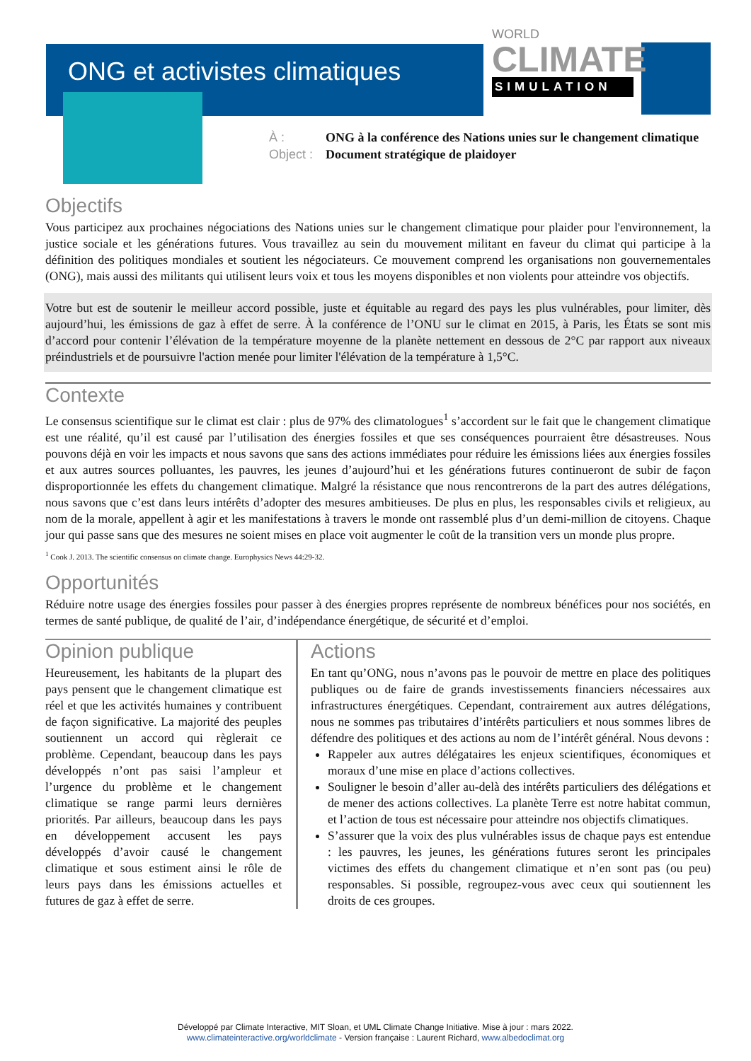ONG et activistes climatiques
WORLD
CLIMATE
SIMULATION
À : ONG à la conférence des Nations unies sur le changement climatique
Object : Document stratégique de plaidoyer
Objectifs
Vous participez aux prochaines négociations des Nations unies sur le changement climatique pour plaider pour l'environnement, la justice sociale et les générations futures. Vous travaillez au sein du mouvement militant en faveur du climat qui participe à la définition des politiques mondiales et soutient les négociateurs. Ce mouvement comprend les organisations non gouvernementales (ONG), mais aussi des militants qui utilisent leurs voix et tous les moyens disponibles et non violents pour atteindre vos objectifs.
Votre but est de soutenir le meilleur accord possible, juste et équitable au regard des pays les plus vulnérables, pour limiter, dès aujourd’hui, les émissions de gaz à effet de serre. À la conférence de l’ONU sur le climat en 2015, à Paris, les États se sont mis d’accord pour contenir l’élévation de la température moyenne de la planète nettement en dessous de 2°C par rapport aux niveaux préindustriels et de poursuivre l'action menée pour limiter l'élévation de la température à 1,5°C.
Contexte
Le consensus scientifique sur le climat est clair : plus de 97% des climatologues<sup>1</sup> s’accordent sur le fait que le changement climatique est une réalité, qu’il est causé par l’utilisation des énergies fossiles et que ses conséquences pourraient être désastreuses. Nous pouvons déjà en voir les impacts et nous savons que sans des actions immédiates pour réduire les émissions liées aux énergies fossiles et aux autres sources polluantes, les pauvres, les jeunes d’aujourd’hui et les générations futures continueront de subir de façon disproportionnée les effets du changement climatique. Malgré la résistance que nous rencontrerons de la part des autres délégations, nous savons que c’est dans leurs intérêts d’adopter des mesures ambitieuses. De plus en plus, les responsables civils et religieux, au nom de la morale, appellent à agir et les manifestations à travers le monde ont rassemblé plus d’un demi-million de citoyens. Chaque jour qui passe sans que des mesures ne soient mises en place voit augmenter le coût de la transition vers un monde plus propre.
<sup>1</sup> Cook J. 2013. The scientific consensus on climate change. Europhysics News 44:29-32.
Opportunités
Réduire notre usage des énergies fossiles pour passer à des énergies propres représente de nombreux bénéfices pour nos sociétés, en termes de santé publique, de qualité de l’air, d’indépendance énergétique, de sécurité et d’emploi.
Opinion publique
Heureusement, les habitants de la plupart des pays pensent que le changement climatique est réel et que les activités humaines y contribuent de façon significative. La majorité des peuples soutiennent un accord qui règlerait ce problème. Cependant, beaucoup dans les pays développés n’ont pas saisi l’ampleur et l’urgence du problème et le changement climatique se range parmi leurs dernières priorités. Par ailleurs, beaucoup dans les pays en développement accusent les pays développés d’avoir causé le changement climatique et sous estiment ainsi le rôle de leurs pays dans les émissions actuelles et futures de gaz à effet de serre.
Actions
En tant qu’ONG, nous n’avons pas le pouvoir de mettre en place des politiques publiques ou de faire de grands investissements financiers nécessaires aux infrastructures énergétiques. Cependant, contrairement aux autres délégations, nous ne sommes pas tributaires d’intérêts particuliers et nous sommes libres de défendre des politiques et des actions au nom de l’intérêt général. Nous devons :
Rappeler aux autres délégataires les enjeux scientifiques, économiques et moraux d’une mise en place d’actions collectives.
Souligner le besoin d’aller au-delà des intérêts particuliers des délégations et de mener des actions collectives. La planète Terre est notre habitat commun, et l’action de tous est nécessaire pour atteindre nos objectifs climatiques.
S’assurer que la voix des plus vulnérables issus de chaque pays est entendue : les pauvres, les jeunes, les générations futures seront les principales victimes des effets du changement climatique et n’en sont pas (ou peu) responsables. Si possible, regroupez-vous avec ceux qui soutiennent les droits de ces groupes.
Développé par Climate Interactive, MIT Sloan, et UML Climate Change Initiative. Mise à jour : mars 2022.
www.climateinteractive.org/worldclimate - Version française : Laurent Richard, www.albedoclimat.org